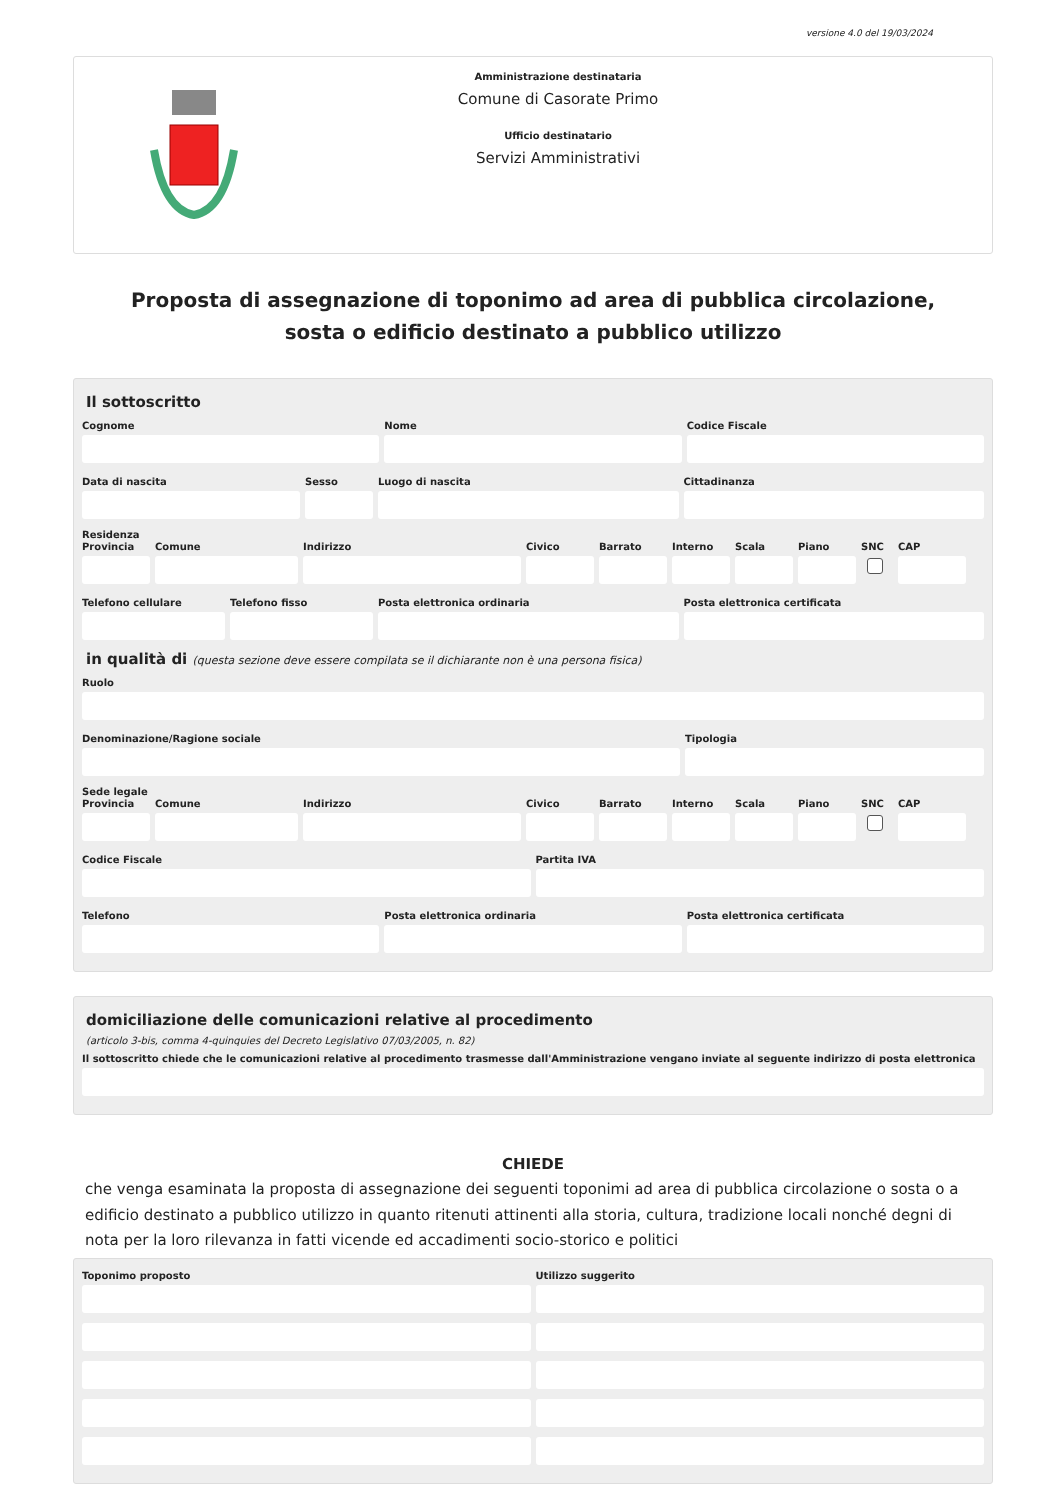versione 4.0 del 19/03/2024
Amministrazione destinataria
Comune di Casorate Primo
Ufficio destinatario
Servizi Amministrativi
Proposta di assegnazione di toponimo ad area di pubblica circolazione, sosta o edificio destinato a pubblico utilizzo
Il sottoscritto
Cognome Nome Codice Fiscale
Data di nascita Sesso Luogo di nascita Cittadinanza
Residenza
Provincia
Comune Indirizzo Civico Barrato Interno
Scala Piano SNC CAP
Telefono cellulare
Telefono fisso Posta elettronica ordinaria Posta elettronica certificata
in qualità di (questa sezione deve essere compilata se il dichiarante non è una persona fisica)
Ruolo
Denominazione/Ragione sociale Tipologia
Sede legale
Provincia
Comune Indirizzo Civico Barrato Interno
Scala Piano SNC CAP
Codice Fiscale Partita IVA
Telefono Posta elettronica ordinaria Posta elettronica certificata
domiciliazione delle comunicazioni relative al procedimento
(articolo 3-bis, comma 4-quinquies del Decreto Legislativo 07/03/2005, n. 82)
Il sottoscritto chiede che le comunicazioni relative al procedimento trasmesse dall'Amministrazione vengano inviate al seguente indirizzo di posta elettronica
CHIEDE
che venga esaminata la proposta di assegnazione dei seguenti toponimi ad area di pubblica circolazione o sosta o a edificio destinato a pubblico utilizzo in quanto ritenuti attinenti alla storia, cultura, tradizione locali nonché degni di nota per la loro rilevanza in fatti vicende ed accadimenti socio-storico e politici
Toponimo proposto Utilizzo suggerito